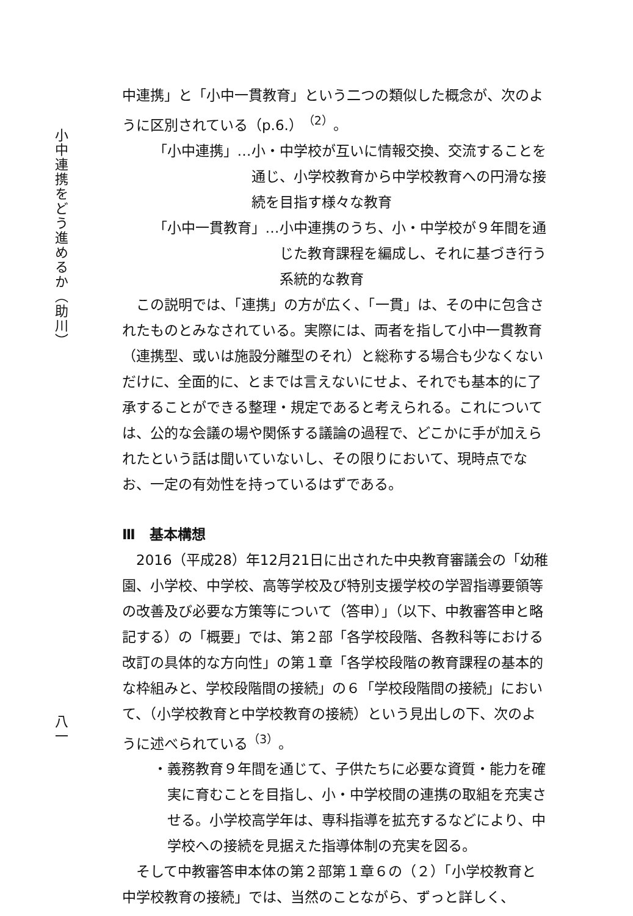小中連携をどう進めるか（助川）
八一
中連携」と「小中一貫教育」という二つの類似した概念が、次のように区別されている（p.6.）<sup>（2）</sup>。
「小中連携」… 小・中学校が互いに情報交換、交流することを通じ、小学校教育から中学校教育への円滑な接続を目指す様々な教育
「小中一貫教育」… 小中連携のうち、小・中学校が９年間を通じた教育課程を編成し、それに基づき行う系統的な教育
この説明では、「連携」の方が広く、「一貫」は、その中に包含されたものとみなされている。実際には、両者を指して小中一貫教育（連携型、或いは施設分離型のそれ）と総称する場合も少なくないだけに、全面的に、とまでは言えないにせよ、それでも基本的に了承することができる整理・規定であると考えられる。これについては、公的な会議の場や関係する議論の過程で、どこかに手が加えられたという話は聞いていないし、その限りにおいて、現時点でなお、一定の有効性を持っているはずである。
Ⅲ　基本構想
2016（平成28）年12月21日に出された中央教育審議会の「幼稚園、小学校、中学校、高等学校及び特別支援学校の学習指導要領等の改善及び必要な方策等について（答申）」（以下、中教審答申と略記する）の「概要」では、第２部「各学校段階、各教科等における改訂の具体的な方向性」の第１章「各学校段階の教育課程の基本的な枠組みと、学校段階間の接続」の６「学校段階間の接続」において、（小学校教育と中学校教育の接続）という見出しの下、次のように述べられている<sup>（3）</sup>。
・ 義務教育９年間を通じて、子供たちに必要な資質・能力を確実に育むことを目指し、小・中学校間の連携の取組を充実させる。小学校高学年は、専科指導を拡充するなどにより、中学校への接続を見据えた指導体制の充実を図る。
そして中教審答申本体の第２部第１章６の（２）「小学校教育と中学校教育の接続」では、当然のことながら、ずっと詳しく、